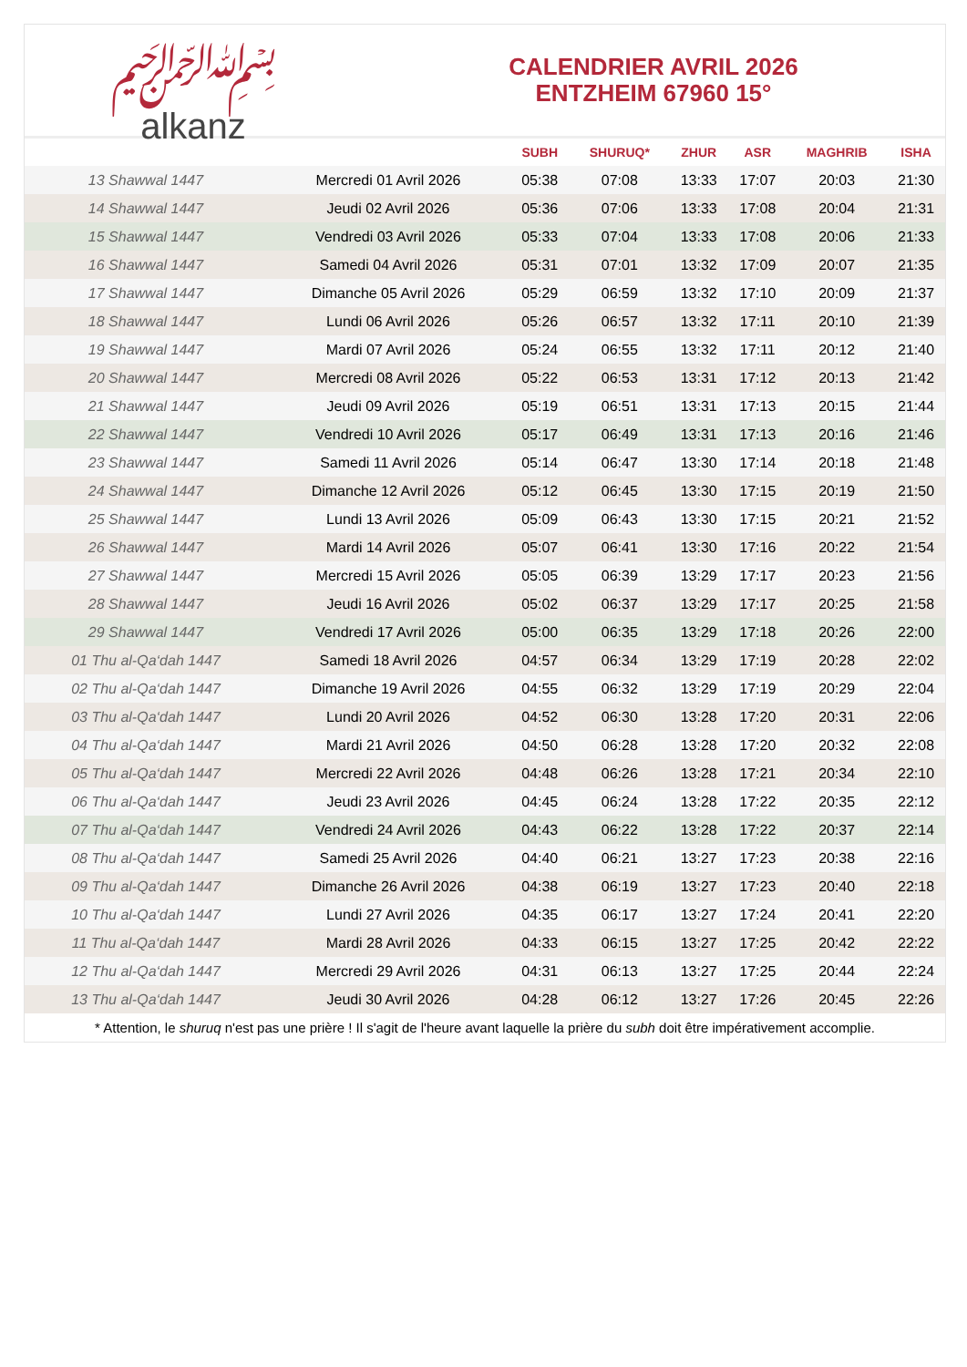﷽
alkanz
CALENDRIER AVRIL 2026
ENTZHEIM 67960 15°
| | | SUBH | SHURUQ* | ZHUR | ASR | MAGHRIB | ISHA |
| --- | --- | --- | --- | --- | --- | --- | --- |
| 13 Shawwal 1447 | Mercredi 01 Avril 2026 | 05:38 | 07:08 | 13:33 | 17:07 | 20:03 | 21:30 |
| 14 Shawwal 1447 | Jeudi 02 Avril 2026 | 05:36 | 07:06 | 13:33 | 17:08 | 20:04 | 21:31 |
| 15 Shawwal 1447 | Vendredi 03 Avril 2026 | 05:33 | 07:04 | 13:33 | 17:08 | 20:06 | 21:33 |
| 16 Shawwal 1447 | Samedi 04 Avril 2026 | 05:31 | 07:01 | 13:32 | 17:09 | 20:07 | 21:35 |
| 17 Shawwal 1447 | Dimanche 05 Avril 2026 | 05:29 | 06:59 | 13:32 | 17:10 | 20:09 | 21:37 |
| 18 Shawwal 1447 | Lundi 06 Avril 2026 | 05:26 | 06:57 | 13:32 | 17:11 | 20:10 | 21:39 |
| 19 Shawwal 1447 | Mardi 07 Avril 2026 | 05:24 | 06:55 | 13:32 | 17:11 | 20:12 | 21:40 |
| 20 Shawwal 1447 | Mercredi 08 Avril 2026 | 05:22 | 06:53 | 13:31 | 17:12 | 20:13 | 21:42 |
| 21 Shawwal 1447 | Jeudi 09 Avril 2026 | 05:19 | 06:51 | 13:31 | 17:13 | 20:15 | 21:44 |
| 22 Shawwal 1447 | Vendredi 10 Avril 2026 | 05:17 | 06:49 | 13:31 | 17:13 | 20:16 | 21:46 |
| 23 Shawwal 1447 | Samedi 11 Avril 2026 | 05:14 | 06:47 | 13:30 | 17:14 | 20:18 | 21:48 |
| 24 Shawwal 1447 | Dimanche 12 Avril 2026 | 05:12 | 06:45 | 13:30 | 17:15 | 20:19 | 21:50 |
| 25 Shawwal 1447 | Lundi 13 Avril 2026 | 05:09 | 06:43 | 13:30 | 17:15 | 20:21 | 21:52 |
| 26 Shawwal 1447 | Mardi 14 Avril 2026 | 05:07 | 06:41 | 13:30 | 17:16 | 20:22 | 21:54 |
| 27 Shawwal 1447 | Mercredi 15 Avril 2026 | 05:05 | 06:39 | 13:29 | 17:17 | 20:23 | 21:56 |
| 28 Shawwal 1447 | Jeudi 16 Avril 2026 | 05:02 | 06:37 | 13:29 | 17:17 | 20:25 | 21:58 |
| 29 Shawwal 1447 | Vendredi 17 Avril 2026 | 05:00 | 06:35 | 13:29 | 17:18 | 20:26 | 22:00 |
| 01 Thu al-Qa‘dah 1447 | Samedi 18 Avril 2026 | 04:57 | 06:34 | 13:29 | 17:19 | 20:28 | 22:02 |
| 02 Thu al-Qa‘dah 1447 | Dimanche 19 Avril 2026 | 04:55 | 06:32 | 13:29 | 17:19 | 20:29 | 22:04 |
| 03 Thu al-Qa‘dah 1447 | Lundi 20 Avril 2026 | 04:52 | 06:30 | 13:28 | 17:20 | 20:31 | 22:06 |
| 04 Thu al-Qa‘dah 1447 | Mardi 21 Avril 2026 | 04:50 | 06:28 | 13:28 | 17:20 | 20:32 | 22:08 |
| 05 Thu al-Qa‘dah 1447 | Mercredi 22 Avril 2026 | 04:48 | 06:26 | 13:28 | 17:21 | 20:34 | 22:10 |
| 06 Thu al-Qa‘dah 1447 | Jeudi 23 Avril 2026 | 04:45 | 06:24 | 13:28 | 17:22 | 20:35 | 22:12 |
| 07 Thu al-Qa‘dah 1447 | Vendredi 24 Avril 2026 | 04:43 | 06:22 | 13:28 | 17:22 | 20:37 | 22:14 |
| 08 Thu al-Qa‘dah 1447 | Samedi 25 Avril 2026 | 04:40 | 06:21 | 13:27 | 17:23 | 20:38 | 22:16 |
| 09 Thu al-Qa‘dah 1447 | Dimanche 26 Avril 2026 | 04:38 | 06:19 | 13:27 | 17:23 | 20:40 | 22:18 |
| 10 Thu al-Qa‘dah 1447 | Lundi 27 Avril 2026 | 04:35 | 06:17 | 13:27 | 17:24 | 20:41 | 22:20 |
| 11 Thu al-Qa‘dah 1447 | Mardi 28 Avril 2026 | 04:33 | 06:15 | 13:27 | 17:25 | 20:42 | 22:22 |
| 12 Thu al-Qa‘dah 1447 | Mercredi 29 Avril 2026 | 04:31 | 06:13 | 13:27 | 17:25 | 20:44 | 22:24 |
| 13 Thu al-Qa‘dah 1447 | Jeudi 30 Avril 2026 | 04:28 | 06:12 | 13:27 | 17:26 | 20:45 | 22:26 |
* Attention, le shuruq n'est pas une prière ! Il s'agit de l'heure avant laquelle la prière du subh doit être impérativement accomplie.